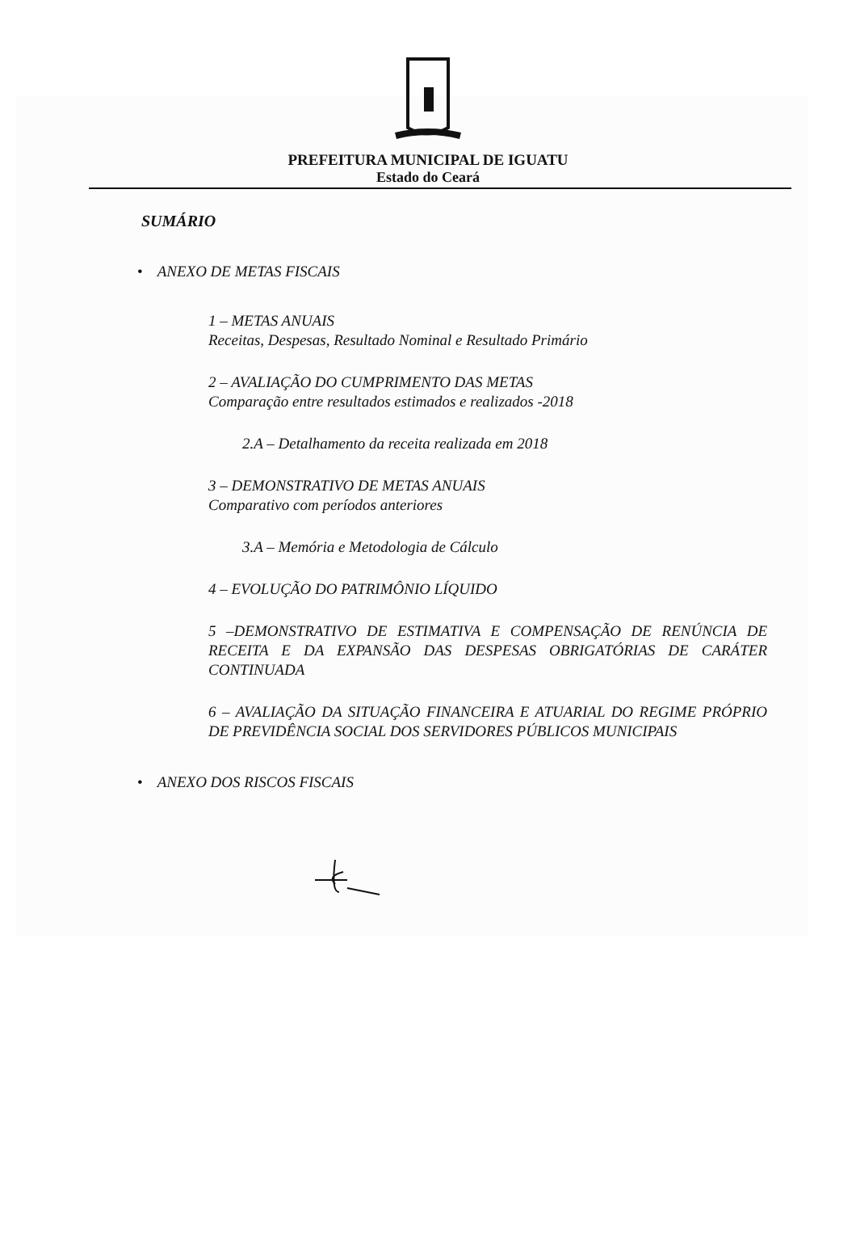PREFEITURA MUNICIPAL DE IGUATU
Estado do Ceará
SUMÁRIO
• ANEXO DE METAS FISCAIS
1 – METAS ANUAIS
Receitas, Despesas, Resultado Nominal e Resultado Primário
2 – AVALIAÇÃO DO CUMPRIMENTO DAS METAS
Comparação entre resultados estimados e realizados -2018
2.A – Detalhamento da receita realizada em 2018
3 – DEMONSTRATIVO DE METAS ANUAIS
Comparativo com períodos anteriores
3.A – Memória e Metodologia de Cálculo
4 – EVOLUÇÃO DO PATRIMÔNIO LÍQUIDO
5 –DEMONSTRATIVO DE ESTIMATIVA E COMPENSAÇÃO DE RENÚNCIA DE RECEITA E DA EXPANSÃO DAS DESPESAS OBRIGATÓRIAS DE CARÁTER CONTINUADA
6 – AVALIAÇÃO DA SITUAÇÃO FINANCEIRA E ATUARIAL DO REGIME PRÓPRIO DE PREVIDÊNCIA SOCIAL DOS SERVIDORES PÚBLICOS MUNICIPAIS
• ANEXO DOS RISCOS FISCAIS